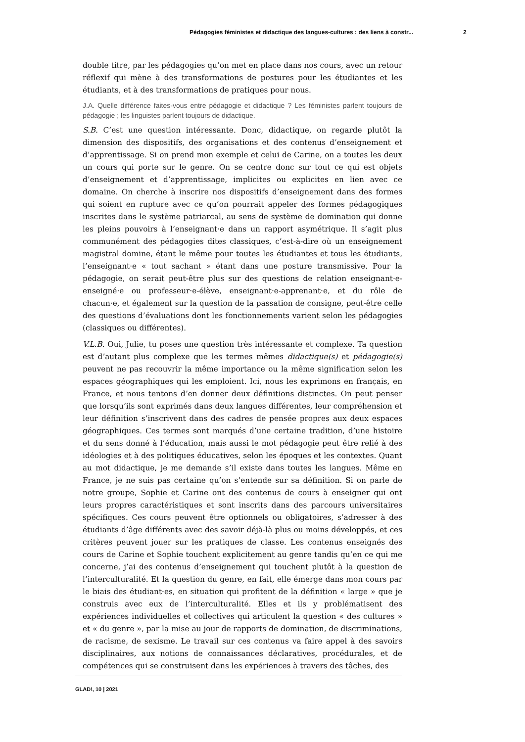Pédagogies féministes et didactique des langues-cultures : des liens à constr... 2
double titre, par les pédagogies qu’on met en place dans nos cours, avec un retour réflexif qui mène à des transformations de postures pour les étudiantes et les étudiants, et à des transformations de pratiques pour nous.
J.A. Quelle différence faites-vous entre pédagogie et didactique ? Les féministes parlent toujours de pédagogie ; les linguistes parlent toujours de didactique.
S.B. C’est une question intéressante. Donc, didactique, on regarde plutôt la dimension des dispositifs, des organisations et des contenus d’enseignement et d’apprentissage. Si on prend mon exemple et celui de Carine, on a toutes les deux un cours qui porte sur le genre. On se centre donc sur tout ce qui est objets d’enseignement et d’apprentissage, implicites ou explicites en lien avec ce domaine. On cherche à inscrire nos dispositifs d’enseignement dans des formes qui soient en rupture avec ce qu’on pourrait appeler des formes pédagogiques inscrites dans le système patriarcal, au sens de système de domination qui donne les pleins pouvoirs à l’enseignant·e dans un rapport asymétrique. Il s’agit plus communément des pédagogies dites classiques, c’est-à-dire où un enseignement magistral domine, étant le même pour toutes les étudiantes et tous les étudiants, l’enseignant·e « tout sachant » étant dans une posture transmissive. Pour la pédagogie, on serait peut-être plus sur des questions de relation enseignant·e-enseigné·e ou professeur·e-élève, enseignant·e-apprenant·e, et du rôle de chacun·e, et également sur la question de la passation de consigne, peut-être celle des questions d’évaluations dont les fonctionnements varient selon les pédagogies (classiques ou différentes).
V.L.B. Oui, Julie, tu poses une question très intéressante et complexe. Ta question est d’autant plus complexe que les termes mêmes didactique(s) et pédagogie(s) peuvent ne pas recouvrir la même importance ou la même signification selon les espaces géographiques qui les emploient. Ici, nous les exprimons en français, en France, et nous tentons d’en donner deux définitions distinctes. On peut penser que lorsqu’ils sont exprimés dans deux langues différentes, leur compréhension et leur définition s’inscrivent dans des cadres de pensée propres aux deux espaces géographiques. Ces termes sont marqués d’une certaine tradition, d’une histoire et du sens donné à l’éducation, mais aussi le mot pédagogie peut être relié à des idéologies et à des politiques éducatives, selon les époques et les contextes. Quant au mot didactique, je me demande s’il existe dans toutes les langues. Même en France, je ne suis pas certaine qu’on s’entende sur sa définition. Si on parle de notre groupe, Sophie et Carine ont des contenus de cours à enseigner qui ont leurs propres caractéristiques et sont inscrits dans des parcours universitaires spécifiques. Ces cours peuvent être optionnels ou obligatoires, s’adresser à des étudiants d’âge différents avec des savoir déjà-là plus ou moins développés, et ces critères peuvent jouer sur les pratiques de classe. Les contenus enseignés des cours de Carine et Sophie touchent explicitement au genre tandis qu’en ce qui me concerne, j’ai des contenus d’enseignement qui touchent plutôt à la question de l’interculturalité. Et la question du genre, en fait, elle émerge dans mon cours par le biais des étudiant·es, en situation qui profitent de la définition « large » que je construis avec eux de l’interculturalité. Elles et ils y problématisent des expériences individuelles et collectives qui articulent la question « des cultures » et « du genre », par la mise au jour de rapports de domination, de discriminations, de racisme, de sexisme. Le travail sur ces contenus va faire appel à des savoirs disciplinaires, aux notions de connaissances déclaratives, procédurales, et de compétences qui se construisent dans les expériences à travers des tâches, des
GLAD!, 10 | 2021